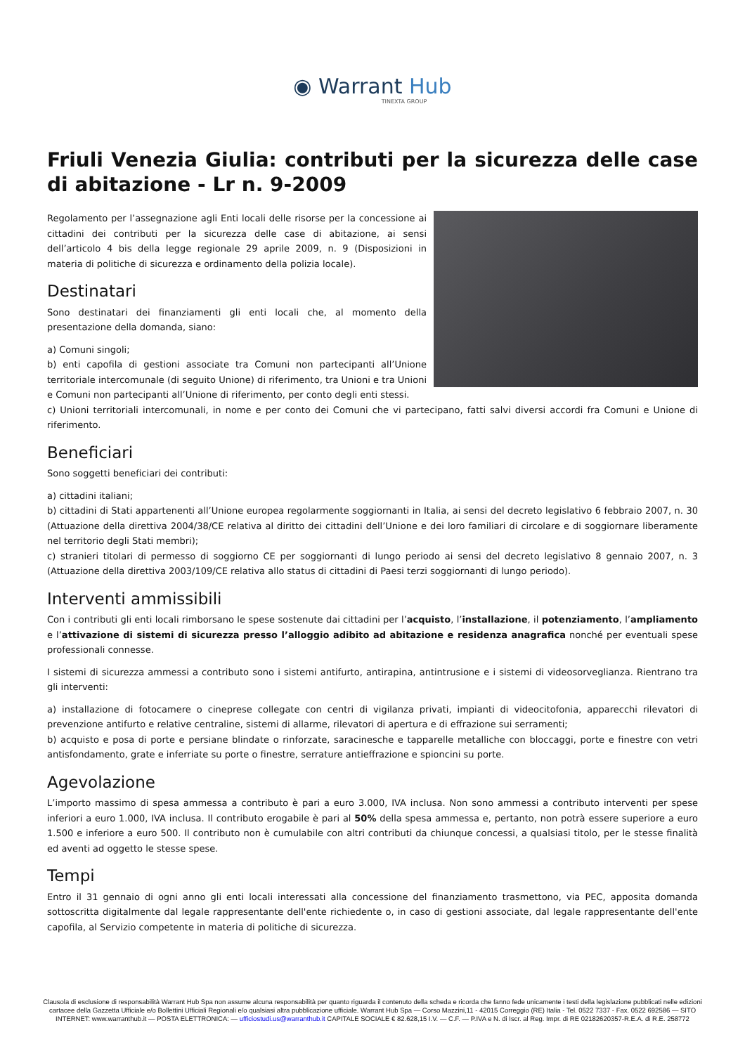◉ Warrant Hub
TINEXTA GROUP
Friuli Venezia Giulia: contributi per la sicurezza delle case di abitazione - Lr n. 9-2009
Regolamento per l’assegnazione agli Enti locali delle risorse per la concessione ai cittadini dei contributi per la sicurezza delle case di abitazione, ai sensi dell’articolo 4 bis della legge regionale 29 aprile 2009, n. 9 (Disposizioni in materia di politiche di sicurezza e ordinamento della polizia locale).
Destinatari
Sono destinatari dei finanziamenti gli enti locali che, al momento della presentazione della domanda, siano:
a) Comuni singoli;
b) enti capofila di gestioni associate tra Comuni non partecipanti all’Unione territoriale intercomunale (di seguito Unione) di riferimento, tra Unioni e tra Unioni e Comuni non partecipanti all’Unione di riferimento, per conto degli enti stessi.
c) Unioni territoriali intercomunali, in nome e per conto dei Comuni che vi partecipano, fatti salvi diversi accordi fra Comuni e Unione di riferimento.
Beneficiari
Sono soggetti beneficiari dei contributi:
a) cittadini italiani;
b) cittadini di Stati appartenenti all’Unione europea regolarmente soggiornanti in Italia, ai sensi del decreto legislativo 6 febbraio 2007, n. 30 (Attuazione della direttiva 2004/38/CE relativa al diritto dei cittadini dell’Unione e dei loro familiari di circolare e di soggiornare liberamente nel territorio degli Stati membri);
c) stranieri titolari di permesso di soggiorno CE per soggiornanti di lungo periodo ai sensi del decreto legislativo 8 gennaio 2007, n. 3 (Attuazione della direttiva 2003/109/CE relativa allo status di cittadini di Paesi terzi soggiornanti di lungo periodo).
Interventi ammissibili
Con i contributi gli enti locali rimborsano le spese sostenute dai cittadini per l’acquisto, l’installazione, il potenziamento, l’ampliamento e l’attivazione di sistemi di sicurezza presso l’alloggio adibito ad abitazione e residenza anagrafica nonché per eventuali spese professionali connesse.
I sistemi di sicurezza ammessi a contributo sono i sistemi antifurto, antirapina, antintrusione e i sistemi di videosorveglianza. Rientrano tra gli interventi:
a) installazione di fotocamere o cineprese collegate con centri di vigilanza privati, impianti di videocitofonia, apparecchi rilevatori di prevenzione antifurto e relative centraline, sistemi di allarme, rilevatori di apertura e di effrazione sui serramenti;
b) acquisto e posa di porte e persiane blindate o rinforzate, saracinesche e tapparelle metalliche con bloccaggi, porte e finestre con vetri antisfondamento, grate e inferriate su porte o finestre, serrature antieffrazione e spioncini su porte.
Agevolazione
L’importo massimo di spesa ammessa a contributo è pari a euro 3.000, IVA inclusa. Non sono ammessi a contributo interventi per spese inferiori a euro 1.000, IVA inclusa. Il contributo erogabile è pari al 50% della spesa ammessa e, pertanto, non potrà essere superiore a euro 1.500 e inferiore a euro 500. Il contributo non è cumulabile con altri contributi da chiunque concessi, a qualsiasi titolo, per le stesse finalità ed aventi ad oggetto le stesse spese.
Tempi
Entro il 31 gennaio di ogni anno gli enti locali interessati alla concessione del finanziamento trasmettono, via PEC, apposita domanda sottoscritta digitalmente dal legale rappresentante dell'ente richiedente o, in caso di gestioni associate, dal legale rappresentante dell'ente capofila, al Servizio competente in materia di politiche di sicurezza.
Clausola di esclusione di responsabilità Warrant Hub Spa non assume alcuna responsabilità per quanto riguarda il contenuto della scheda e ricorda che fanno fede unicamente i testi della legislazione pubblicati nelle edizioni cartacee della Gazzetta Ufficiale e/o Bollettini Ufficiali Regionali e/o qualsiasi altra pubblicazione ufficiale. Warrant Hub Spa — Corso Mazzini,11 - 42015 Correggio (RE) Italia - Tel. 0522 7337 - Fax. 0522 692586 — SITO INTERNET: www.warranthub.it — POSTA ELETTRONICA: — ufficiostudi.us@warranthub.it CAPITALE SOCIALE € 82.628,15 I.V. — C.F. — P.IVA e N. di Iscr. al Reg. Impr. di RE 02182620357-R.E.A. di R.E. 258772